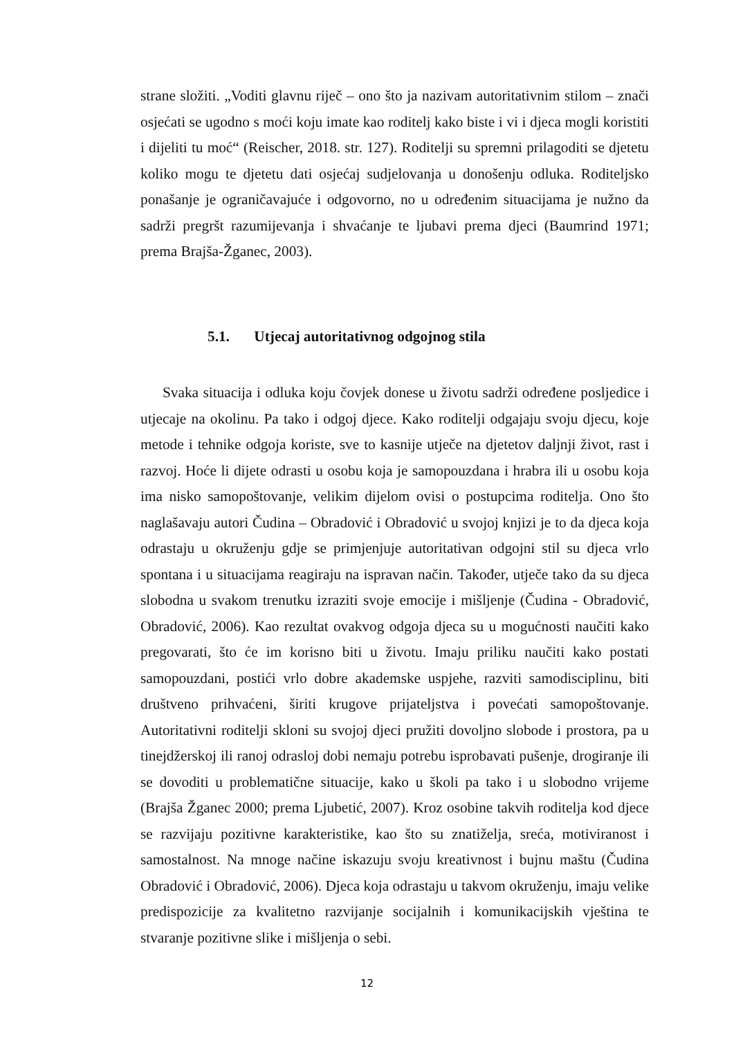strane složiti. „Voditi glavnu riječ – ono što ja nazivam autoritativnim stilom – znači osjećati se ugodno s moći koju imate kao roditelj kako biste i vi i djeca mogli koristiti i dijeliti tu moć“ (Reischer, 2018. str. 127). Roditelji su spremni prilagoditi se djetetu koliko mogu te djetetu dati osjećaj sudjelovanja u donošenju odluka. Roditeljsko ponašanje je ograničavajuće i odgovorno, no u određenim situacijama je nužno da sadrži pregršt razumijevanja i shvaćanje te ljubavi prema djeci (Baumrind 1971; prema Brajša-Žganec, 2003).
5.1. Utjecaj autoritativnog odgojnog stila
Svaka situacija i odluka koju čovjek donese u životu sadrži određene posljedice i utjecaje na okolinu. Pa tako i odgoj djece. Kako roditelji odgajaju svoju djecu, koje metode i tehnike odgoja koriste, sve to kasnije utječe na djetetov daljnji život, rast i razvoj. Hoće li dijete odrasti u osobu koja je samopouzdana i hrabra ili u osobu koja ima nisko samopoštovanje, velikim dijelom ovisi o postupcima roditelja. Ono što naglašavaju autori Čudina – Obradović i Obradović u svojoj knjizi je to da djeca koja odrastaju u okruženju gdje se primjenjuje autoritativan odgojni stil su djeca vrlo spontana i u situacijama reagiraju na ispravan način. Također, utječe tako da su djeca slobodna u svakom trenutku izraziti svoje emocije i mišljenje (Čudina - Obradović, Obradović, 2006). Kao rezultat ovakvog odgoja djeca su u mogućnosti naučiti kako pregovarati, što će im korisno biti u životu. Imaju priliku naučiti kako postati samopouzdani, postići vrlo dobre akademske uspjehe, razviti samodisciplinu, biti društveno prihvaćeni, širiti krugove prijateljstva i povećati samopoštovanje. Autoritativni roditelji skloni su svojoj djeci pružiti dovoljno slobode i prostora, pa u tinejdžerskoj ili ranoj odrasloj dobi nemaju potrebu isprobavati pušenje, drogiranje ili se dovoditi u problematične situacije, kako u školi pa tako i u slobodno vrijeme (Brajša Žganec 2000; prema Ljubetić, 2007). Kroz osobine takvih roditelja kod djece se razvijaju pozitivne karakteristike, kao što su znatiželja, sreća, motiviranost i samostalnost. Na mnoge načine iskazuju svoju kreativnost i bujnu maštu (Čudina Obradović i Obradović, 2006). Djeca koja odrastaju u takvom okruženju, imaju velike predispozicije za kvalitetno razvijanje socijalnih i komunikacijskih vještina te stvaranje pozitivne slike i mišljenja o sebi.
12